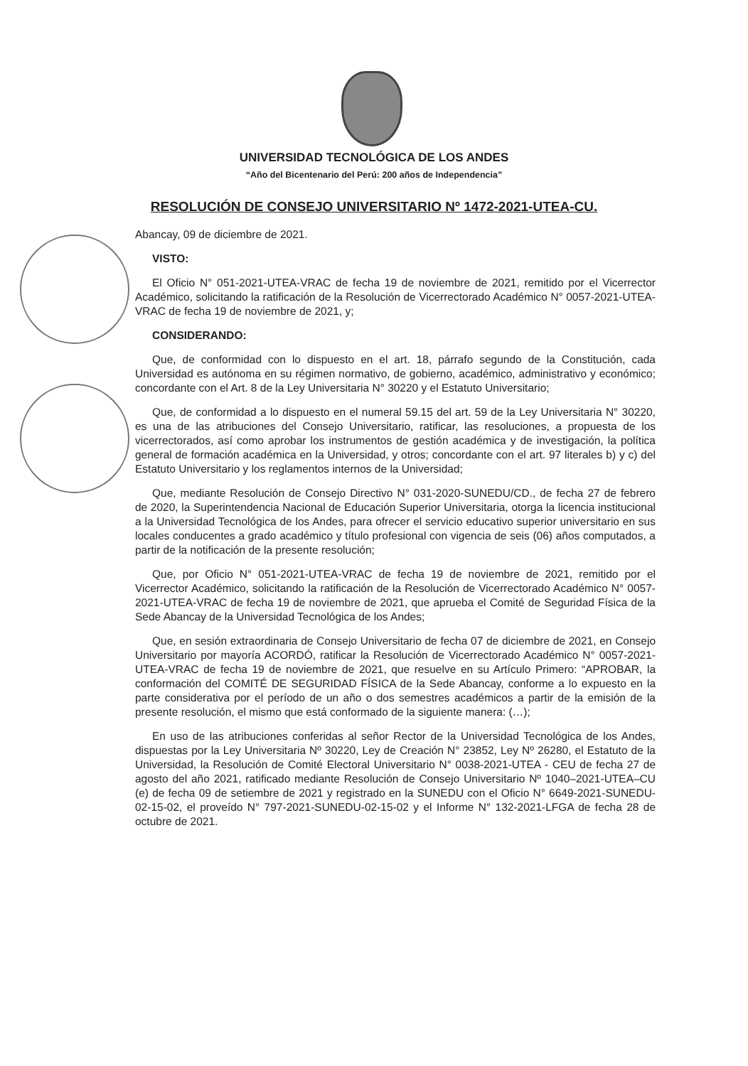UNIVERSIDAD TECNOLÓGICA DE LOS ANDES
“Año del Bicentenario del Perú: 200 años de Independencia”
RESOLUCIÓN DE CONSEJO UNIVERSITARIO Nº 1472-2021-UTEA-CU.
Abancay, 09 de diciembre de 2021.
VISTO:
El Oficio N° 051-2021-UTEA-VRAC de fecha 19 de noviembre de 2021, remitido por el Vicerrector Académico, solicitando la ratificación de la Resolución de Vicerrectorado Académico N° 0057-2021-UTEA-VRAC de fecha 19 de noviembre de 2021, y;
CONSIDERANDO:
Que, de conformidad con lo dispuesto en el art. 18, párrafo segundo de la Constitución, cada Universidad es autónoma en su régimen normativo, de gobierno, académico, administrativo y económico; concordante con el Art. 8 de la Ley Universitaria N° 30220 y el Estatuto Universitario;
Que, de conformidad a lo dispuesto en el numeral 59.15 del art. 59 de la Ley Universitaria N° 30220, es una de las atribuciones del Consejo Universitario, ratificar, las resoluciones, a propuesta de los vicerrectorados, así como aprobar los instrumentos de gestión académica y de investigación, la política general de formación académica en la Universidad, y otros; concordante con el art. 97 literales b) y c) del Estatuto Universitario y los reglamentos internos de la Universidad;
Que, mediante Resolución de Consejo Directivo N° 031-2020-SUNEDU/CD., de fecha 27 de febrero de 2020, la Superintendencia Nacional de Educación Superior Universitaria, otorga la licencia institucional a la Universidad Tecnológica de los Andes, para ofrecer el servicio educativo superior universitario en sus locales conducentes a grado académico y título profesional con vigencia de seis (06) años computados, a partir de la notificación de la presente resolución;
Que, por Oficio N° 051-2021-UTEA-VRAC de fecha 19 de noviembre de 2021, remitido por el Vicerrector Académico, solicitando la ratificación de la Resolución de Vicerrectorado Académico N° 0057-2021-UTEA-VRAC de fecha 19 de noviembre de 2021, que aprueba el Comité de Seguridad Física de la Sede Abancay de la Universidad Tecnológica de los Andes;
Que, en sesión extraordinaria de Consejo Universitario de fecha 07 de diciembre de 2021, en Consejo Universitario por mayoría ACORDÓ, ratificar la Resolución de Vicerrectorado Académico N° 0057-2021-UTEA-VRAC de fecha 19 de noviembre de 2021, que resuelve en su Artículo Primero: “APROBAR, la conformación del COMITÉ DE SEGURIDAD FÍSICA de la Sede Abancay, conforme a lo expuesto en la parte considerativa por el período de un año o dos semestres académicos a partir de la emisión de la presente resolución, el mismo que está conformado de la siguiente manera: (…);
En uso de las atribuciones conferidas al señor Rector de la Universidad Tecnológica de los Andes, dispuestas por la Ley Universitaria Nº 30220, Ley de Creación N° 23852, Ley Nº 26280, el Estatuto de la Universidad, la Resolución de Comité Electoral Universitario N° 0038-2021-UTEA - CEU de fecha 27 de agosto del año 2021, ratificado mediante Resolución de Consejo Universitario Nº 1040–2021-UTEA–CU (e) de fecha 09 de setiembre de 2021 y registrado en la SUNEDU con el Oficio N° 6649-2021-SUNEDU-02-15-02, el proveído N° 797-2021-SUNEDU-02-15-02 y el Informe N° 132-2021-LFGA de fecha 28 de octubre de 2021.